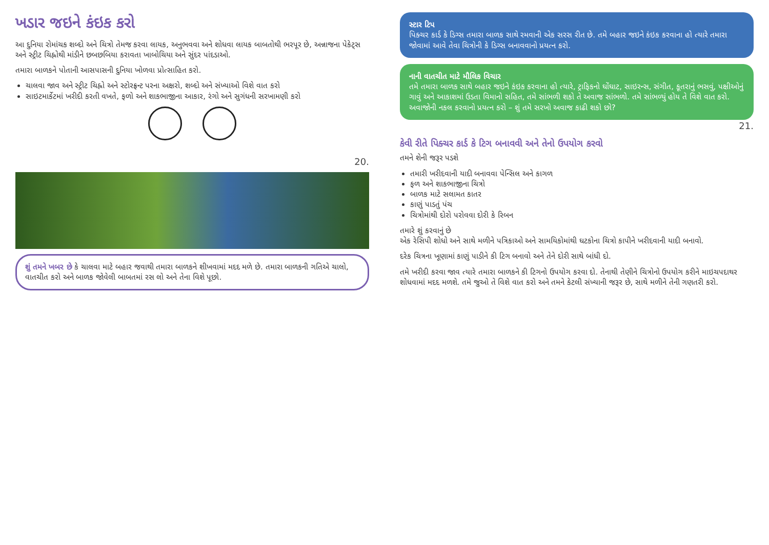ખડાર જઇને કંઇક કરો
આ દુનિયા રોમાંચક શબ્દો અને ચિત્રો તેમજ કરવા લાયક, અનુભવવા અને શોધવા લાયક બાબતોથી ભરપૂર છે, અન્નાજના પેકેટ્સ અને સ્ટ્રીટ ચિહ્નોથી માંડીને છબછબિયા કરાવતા ખાબોચિયા અને સુંદર પાંદડાઓ.
તમારા બાળકને પોતાની આસપાસની દુનિયા ખોળવા પ્રોત્સાહિત કરો.
ચાલવા જાવ અને સ્ટ્રીટ ચિહ્નો અને સ્ટોરફ્રન્ટ પરના અક્ષરો, શબ્દો અને સંખ્યાઓ વિશે વાત કરો
સાઇટમાર્કેટમાં ખરીદી કરતી વખતે, ફળો અને શાકભાજીના આકાર, રંગો અને સુગંધની સરખામણી કરો
20.
શું તમને ખબર છે કે ચાલવા માટે બહાર જવાથી તમારા બાળકને શીખવામાં મદદ મળે છે. તમારા બાળકની ગતિએ ચાલો, વાતચીત કરો અને બાળક જોવેલી બાબતમાં રસ લો અને તેના વિશે પૂછો.
સ્ટાર ટિપ
પિક્ચર કાર્ડ કે ડિગ્સ તમારા બાળક સાથે રમવાની એક સરસ રીત છે. તમે બહાર જઇને કંઇક કરવાના હો ત્યારે તમારા જોવામાં આવે તેવા ચિત્રોની કે ડિગ્સ બનાવવાનો પ્રયત્ન કરો.
નાની વાતચીત માટે મૌલિક વિચાર
તમે તમારા બાળક સાથે બહાર જઇને કંઇક કરવાના હો ત્યારે, ટ્રાફિકનો ઘોંઘાટ, સાઇરન્સ, સંગીત, કૂતરાનું ભસવું, પક્ષીઓનું ગાવું અને આકાશમાં ઉડતા વિમાનો સહિત, તમે સાંભળી શકો તે અવાજ સાંભળો. તમે સાંભળ્યું હોય તે વિશે વાત કરો. અવાજોની નકલ કરવાનો પ્રયત્ન કરો – શું તમે સરખો અવાજ કાઢી શકો છો?
21.
કેવી રીતે પિક્ચર કાર્ડ કે ટિગ બનાવવી અને તેનો ઉપયોગ કરવો
તમને શેની જરૂર પડશે
તમારી ખરીદવાની યાદી બનાવવા પેન્સિલ અને કાગળ
ફળ અને શાકભાજીના ચિત્રો
બાળક માટે સલામત કાતર
કાણું પાડતું પંચ
ચિત્રોમાંથી દોરો પરોવવા દોરી કે રિબન
તમારે શું કરવાનું છે
એક રેસિપી શોધો અને સાથે મળીને પત્રિકાઓ અને સામયિકોમાંથી ઘટકોના ચિત્રો કાપીને ખરીદવાની યાદી બનાવો.
દરેક ચિત્રના ખૂણામાં કાણું પાડીને કી ટિગ બનાવો અને તેને દોરી સાથે બાંધી દો.
તમે ખરીદી કરવા જાવ ત્યારે તમારા બાળકને કી ટિગનો ઉપયોગ કરવા દો. તેનાથી તેણીને ચિત્રોનો ઉપયોગ કરીને માઇચપદાથર શોધવામાં મદદ મળશે. તમે જુઓ તે વિશે વાત કરો અને તમને કેટલી સંખ્યાની જરૂર છે, સાથે મળીને તેની ગણતરી કરો.